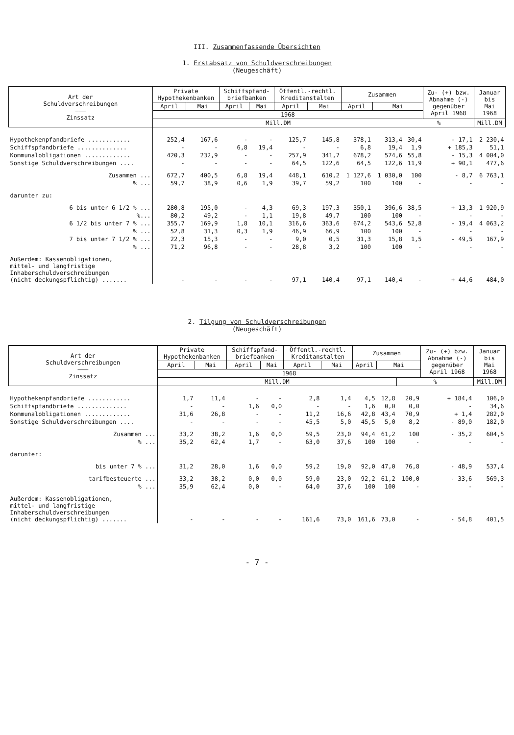III. Zusammenfassende Übersichten
1. Erstabsatz von Schuldverschreibungen
(Neugeschäft)
| Art der Schuldverschreibungen ——— Zinssatz | Private Hypothekenbanken | | Schiffspfand- briefbanken | | Öffentl.-rechtl. Kreditanstalten | | Zusammen | | | Zu- (+) bzw. Abnahme (-) gegenüber April 1968 | Januar bis Mai 1968 |
| --- | --- | --- | --- | --- | --- | --- | --- | --- | --- | --- | --- |
| | April | Mai | April | Mai | April | Mai | April | Mai | | | |
| | 1968 | | | | | | | | | | |
| | Mill.DM | | | | | | | | % | | Mill.DM |
| Hypothekenpfandbriefe ............ | 252,4 | 167,6 | - | - | 125,7 | 145,8 | 378,1 | 313,4 | 30,4 | - 17,1 | 2 230,4 |
| Schiffspfandbriefe .............. | - | - | 6,8 | 19,4 | - | - | 6,8 | 19,4 | 1,9 | + 185,3 | 51,1 |
| Kommunalobligationen ............. | 420,3 | 232,9 | - | - | 257,9 | 341,7 | 678,2 | 574,6 | 55,8 | - 15,3 | 4 004,0 |
| Sonstige Schuldverschreibungen .... | - | - | - | - | 64,5 | 122,6 | 64,5 | 122,6 | 11,9 | + 90,1 | 477,6 |
| Zusammen ... | 672,7 | 400,5 | 6,8 | 19,4 | 448,1 | 610,2 | 1 127,6 | 1 030,0 | 100 | - 8,7 | 6 763,1 |
| % ... | 59,7 | 38,9 | 0,6 | 1,9 | 39,7 | 59,2 | 100 | 100 | - | - | - |
| darunter zu: | | | | | | | | | | | |
| 6 bis unter 6 1/2 % ... | 280,8 | 195,0 | - | 4,3 | 69,3 | 197,3 | 350,1 | 396,6 | 38,5 | + 13,3 | 1 920,9 |
| %... | 80,2 | 49,2 | - | 1,1 | 19,8 | 49,7 | 100 | 100 | - | - | - |
| 6 1/2 bis unter 7 % ... | 355,7 | 169,9 | 1,8 | 10,1 | 316,6 | 363,6 | 674,2 | 543,6 | 52,8 | - 19,4 | 4 063,2 |
| % ... | 52,8 | 31,3 | 0,3 | 1,9 | 46,9 | 66,9 | 100 | 100 | - | - | - |
| 7 bis unter 7 1/2 % ... | 22,3 | 15,3 | - | - | 9,0 | 0,5 | 31,3 | 15,8 | 1,5 | - 49,5 | 167,9 |
| % ... | 71,2 | 96,8 | - | - | 28,8 | 3,2 | 100 | 100 | - | - | - |
| Außerdem: Kassenobligationen, mittel- und langfristige Inhaberschuldverschreibungen (nicht deckungspflichtig) ....... | - | - | - | - | 97,1 | 140,4 | 97,1 | 140,4 | - | + 44,6 | 484,0 |
2. Tilgung von Schuldverschreibungen
(Neugeschäft)
| Art der Schuldverschreibungen ——— Zinssatz | Private Hypothekenbanken | | Schiffspfand- briefbanken | | Öffentl.-rechtl. Kreditanstalten | | Zusammen | | | Zu- (+) bzw. Abnahme (-) gegenüber April 1968 | Januar bis Mai 1968 |
| --- | --- | --- | --- | --- | --- | --- | --- | --- | --- | --- | --- |
| | April | Mai | April | Mai | April | Mai | April | Mai | | | |
| | 1968 | | | | | | | | | | |
| | Mill.DM | | | | | | | | % | | Mill.DM |
| Hypothekenpfandbriefe ............ | 1,7 | 11,4 | - | - | 2,8 | 1,4 | 4,5 | 12,8 | 20,9 | + 184,4 | 106,0 |
| Schiffspfandbriefe .............. | - | - | 1,6 | 0,0 | - | - | 1,6 | 0,0 | 0,0 | - | 34,6 |
| Kommunalobligationen ............. | 31,6 | 26,8 | - | - | 11,2 | 16,6 | 42,8 | 43,4 | 70,9 | + 1,4 | 282,0 |
| Sonstige Schuldverschreibungen .... | - | - | - | - | 45,5 | 5,0 | 45,5 | 5,0 | 8,2 | - 89,0 | 182,0 |
| Zusammen ... | 33,2 | 38,2 | 1,6 | 0,0 | 59,5 | 23,0 | 94,4 | 61,2 | 100 | - 35,2 | 604,5 |
| % ... | 35,2 | 62,4 | 1,7 | - | 63,0 | 37,6 | 100 | 100 | - | - | - |
| darunter: | | | | | | | | | | | |
| bis unter 7 % ... | 31,2 | 28,0 | 1,6 | 0,0 | 59,2 | 19,0 | 92,0 | 47,0 | 76,8 | - 48,9 | 537,4 |
| tarifbesteuerte ... | 33,2 | 38,2 | 0,0 | 0,0 | 59,0 | 23,0 | 92,2 | 61,2 | 100,0 | - 33,6 | 569,3 |
| % ... | 35,9 | 62,4 | 0,0 | - | 64,0 | 37,6 | 100 | 100 | - | - | - |
| Außerdem: Kassenobligationen, mittel- und langfristige Inhaberschuldverschreibungen (nicht deckungspflichtig) ....... | - | - | - | - | 161,6 | 73,0 | 161,6 | 73,0 | - | - 54,8 | 401,5 |
- 7 -